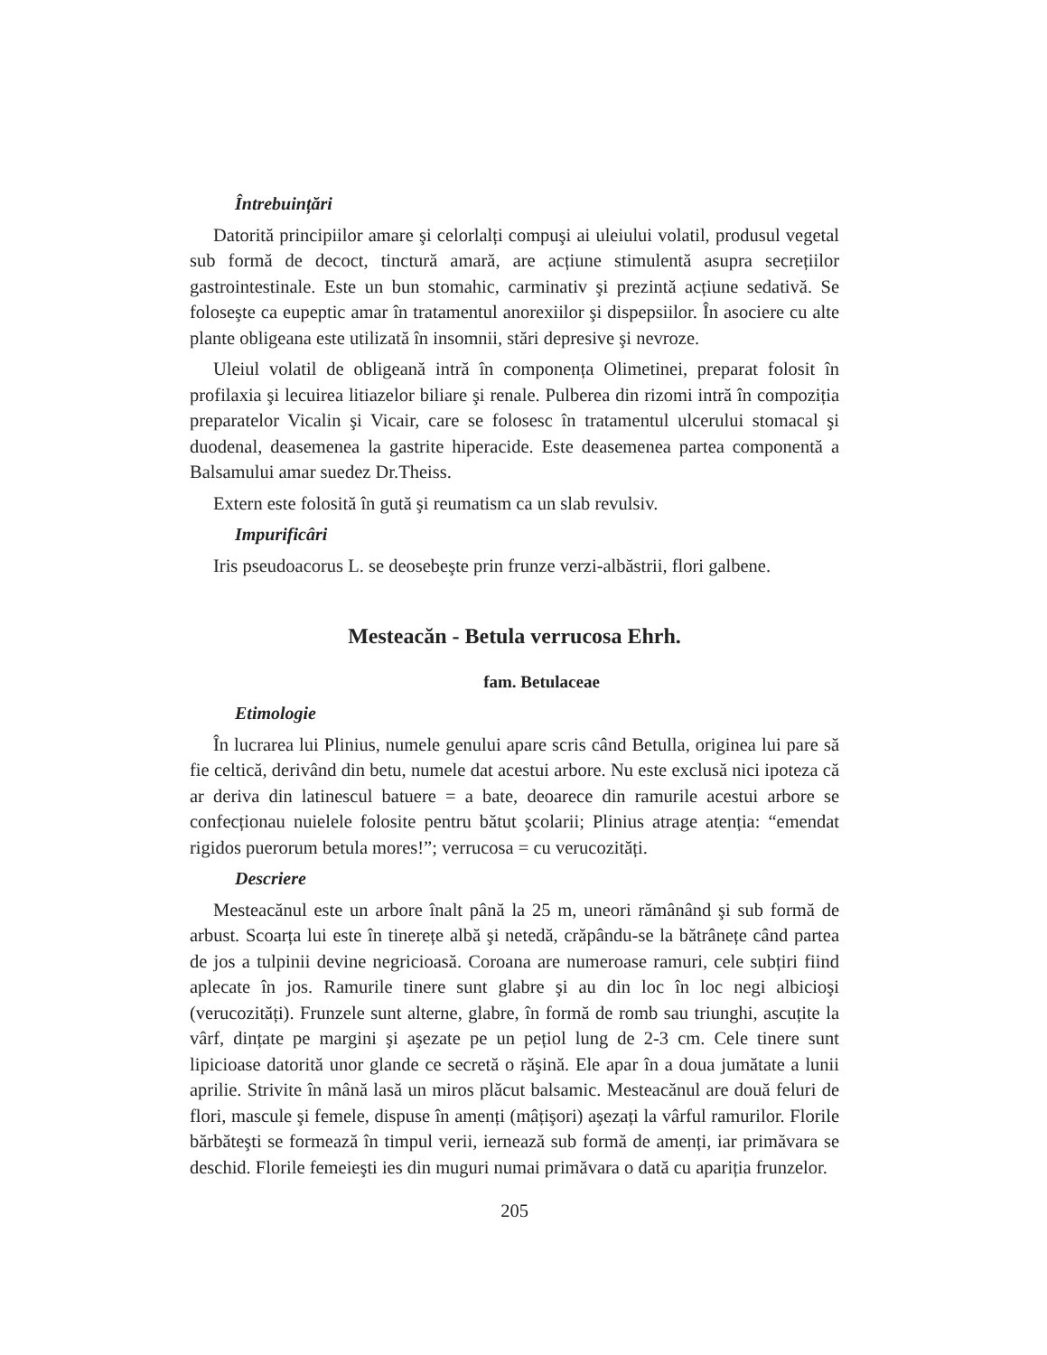Întrebuințări
Datorită principiilor amare şi celorlalți compuşi ai uleiului volatil, produsul vegetal sub formă de decoct, tinctură amară, are acțiune stimulentă asupra secrețiilor gastrointestinale. Este un bun stomahic, carminativ şi prezintă acțiune sedativă. Se foloseşte ca eupeptic amar în tratamentul anorexiilor şi dispepsiilor. În asociere cu alte plante obligeana este utilizată în insomnii, stări depresive şi nevroze.
Uleiul volatil de obligeană intră în componența Olimetinei, preparat folosit în profilaxia şi lecuirea litiazelor biliare şi renale. Pulberea din rizomi intră în compoziția preparatelor Vicalin şi Vicair, care se folosesc în tratamentul ulcerului stomacal şi duodenal, deasemenea la gastrite hiperacide. Este deasemenea partea componentă a Balsamului amar suedez Dr.Theiss.
Extern este folosită în gută şi reumatism ca un slab revulsiv.
Impurificâri
Iris pseudoacorus L. se deosebeşte prin frunze verzi-albăstrii, flori galbene.
Mesteacăn - Betula verrucosa Ehrh.
fam. Betulaceae
Etimologie
În lucrarea lui Plinius, numele genului apare scris când Betulla, originea lui pare să fie celtică, derivând din betu, numele dat acestui arbore. Nu este exclusă nici ipoteza că ar deriva din latinescul batuere = a bate, deoarece din ramurile acestui arbore se confecționau nuielele folosite pentru bătut şcolarii; Plinius atrage atenția: “emendat rigidos puerorum betula mores!”; verrucosa = cu verucozități.
Descriere
Mesteacănul este un arbore înalt până la 25 m, uneori rămânând şi sub formă de arbust. Scoarța lui este în tinerețe albă şi netedă, crăpându-se la bătrânețe când partea de jos a tulpinii devine negricioasă. Coroana are numeroase ramuri, cele subțiri fiind aplecate în jos. Ramurile tinere sunt glabre şi au din loc în loc negi albicioşi (verucozități). Frunzele sunt alterne, glabre, în formă de romb sau triunghi, ascuțite la vârf, dințate pe margini şi aşezate pe un pețiol lung de 2-3 cm. Cele tinere sunt lipicioase datorită unor glande ce secretă o răşină. Ele apar în a doua jumătate a lunii aprilie. Strivite în mână lasă un miros plăcut balsamic. Mesteacănul are două feluri de flori, mascule şi femele, dispuse în amenți (mâțişori) aşezați la vârful ramurilor. Florile bărbăteşti se formează în timpul verii, iernează sub formă de amenți, iar primăvara se deschid. Florile femeieşti ies din muguri numai primăvara o dată cu apariția frunzelor.
205